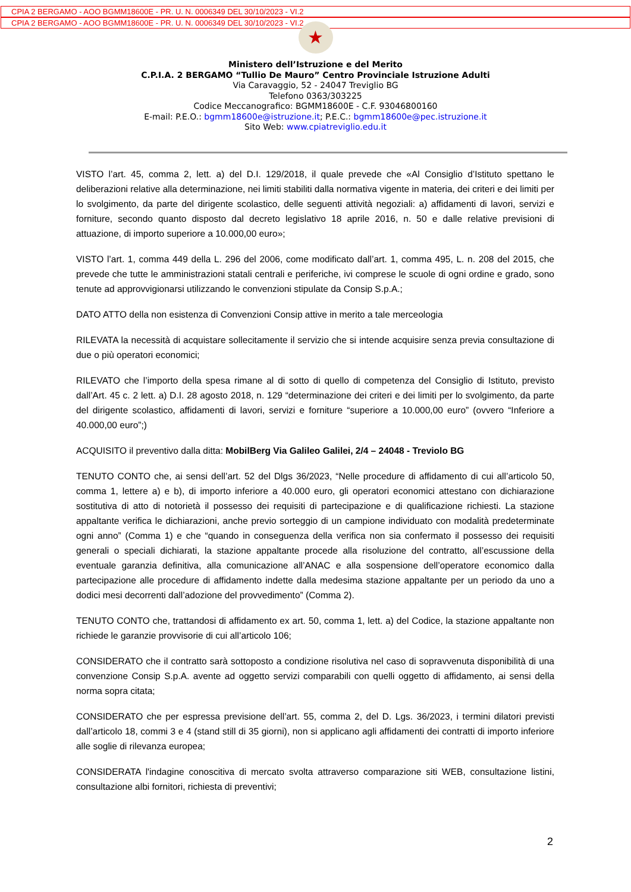CPIA 2 BERGAMO - AOO BGMM18600E - PR. U. N. 0006349 DEL 30/10/2023 - VI.2
CPIA 2 BERGAMO - AOO BGMM18600E - PR. U. N. 0006349 DEL 30/10/2023 - VI.2
★
Ministero dell’Istruzione e del Merito
C.P.I.A. 2 BERGAMO “Tullio De Mauro” Centro Provinciale Istruzione Adulti
Via Caravaggio, 52 - 24047 Treviglio BG
Telefono 0363/303225
Codice Meccanografico: BGMM18600E - C.F. 93046800160
E-mail: P.E.O.: bgmm18600e@istruzione.it; P.E.C.: bgmm18600e@pec.istruzione.it
Sito Web: www.cpiatreviglio.edu.it
VISTO l’art. 45, comma 2, lett. a) del D.I. 129/2018, il quale prevede che «Al Consiglio d’Istituto spettano le deliberazioni relative alla determinazione, nei limiti stabiliti dalla normativa vigente in materia, dei criteri e dei limiti per lo svolgimento, da parte del dirigente scolastico, delle seguenti attività negoziali: a) affidamenti di lavori, servizi e forniture, secondo quanto disposto dal decreto legislativo 18 aprile 2016, n. 50 e dalle relative previsioni di attuazione, di importo superiore a 10.000,00 euro»;
VISTO l’art. 1, comma 449 della L. 296 del 2006, come modificato dall’art. 1, comma 495, L. n. 208 del 2015, che prevede che tutte le amministrazioni statali centrali e periferiche, ivi comprese le scuole di ogni ordine e grado, sono tenute ad approvvigionarsi utilizzando le convenzioni stipulate da Consip S.p.A.;
DATO ATTO della non esistenza di Convenzioni Consip attive in merito a tale merceologia
RILEVATA la necessità di acquistare sollecitamente il servizio che si intende acquisire senza previa consultazione di due o più operatori economici;
RILEVATO che l’importo della spesa rimane al di sotto di quello di competenza del Consiglio di Istituto, previsto dall’Art. 45 c. 2 lett. a) D.I. 28 agosto 2018, n. 129 “determinazione dei criteri e dei limiti per lo svolgimento, da parte del dirigente scolastico, affidamenti di lavori, servizi e forniture “superiore a 10.000,00 euro” (ovvero “Inferiore a 40.000,00 euro”;)
ACQUISITO il preventivo dalla ditta: MobilBerg Via Galileo Galilei, 2/4 – 24048 - Treviolo BG
TENUTO CONTO che, ai sensi dell’art. 52 del Dlgs 36/2023, “Nelle procedure di affidamento di cui all’articolo 50, comma 1, lettere a) e b), di importo inferiore a 40.000 euro, gli operatori economici attestano con dichiarazione sostitutiva di atto di notorietà il possesso dei requisiti di partecipazione e di qualificazione richiesti. La stazione appaltante verifica le dichiarazioni, anche previo sorteggio di un campione individuato con modalità predeterminate ogni anno” (Comma 1) e che “quando in conseguenza della verifica non sia confermato il possesso dei requisiti generali o speciali dichiarati, la stazione appaltante procede alla risoluzione del contratto, all’escussione della eventuale garanzia definitiva, alla comunicazione all’ANAC e alla sospensione dell’operatore economico dalla partecipazione alle procedure di affidamento indette dalla medesima stazione appaltante per un periodo da uno a dodici mesi decorrenti dall’adozione del provvedimento” (Comma 2).
TENUTO CONTO che, trattandosi di affidamento ex art. 50, comma 1, lett. a) del Codice, la stazione appaltante non richiede le garanzie provvisorie di cui all’articolo 106;
CONSIDERATO che il contratto sarà sottoposto a condizione risolutiva nel caso di sopravvenuta disponibilità di una convenzione Consip S.p.A. avente ad oggetto servizi comparabili con quelli oggetto di affidamento, ai sensi della norma sopra citata;
CONSIDERATO che per espressa previsione dell’art. 55, comma 2, del D. Lgs. 36/2023, i termini dilatori previsti dall’articolo 18, commi 3 e 4 (stand still di 35 giorni), non si applicano agli affidamenti dei contratti di importo inferiore alle soglie di rilevanza europea;
CONSIDERATA l'indagine conoscitiva di mercato svolta attraverso comparazione siti WEB, consultazione listini, consultazione albi fornitori, richiesta di preventivi;
2